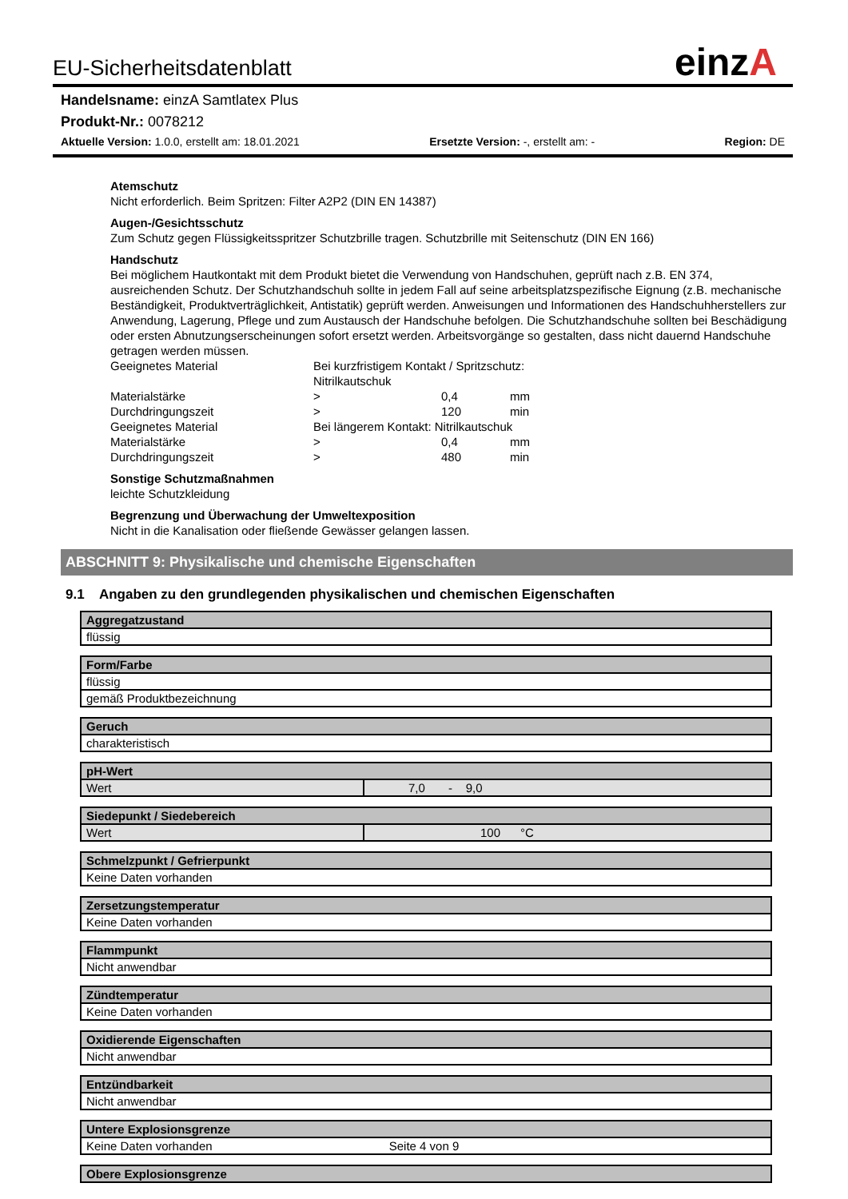einzA
EU-Sicherheitsdatenblatt
Handelsname: einzA Samtlatex Plus
Produkt-Nr.: 0078212
Aktuelle Version: 1.0.0, erstellt am: 18.01.2021 Ersetzte Version: -, erstellt am: - Region: DE
Atemschutz
Nicht erforderlich. Beim Spritzen: Filter A2P2 (DIN EN 14387)
Augen-/Gesichtsschutz
Zum Schutz gegen Flüssigkeitsspritzer Schutzbrille tragen. Schutzbrille mit Seitenschutz (DIN EN 166)
Handschutz
Bei möglichem Hautkontakt mit dem Produkt bietet die Verwendung von Handschuhen, geprüft nach z.B. EN 374, ausreichenden Schutz. Der Schutzhandschuh sollte in jedem Fall auf seine arbeitsplatzspezifische Eignung (z.B. mechanische Beständigkeit, Produktverträglichkeit, Antistatik) geprüft werden. Anweisungen und Informationen des Handschuhherstellers zur Anwendung, Lagerung, Pflege und zum Austausch der Handschuhe befolgen. Die Schutzhandschuhe sollten bei Beschädigung oder ersten Abnutzungserscheinungen sofort ersetzt werden. Arbeitsvorgänge so gestalten, dass nicht dauernd Handschuhe getragen werden müssen.
Geeignetes Material
Bei kurzfristigem Kontakt / Spritzschutz: Nitrilkautschuk
Materialstärke
>
0,4
mm
Durchdringungszeit
>
120
min
Geeignetes Material
Bei längerem Kontakt: Nitrilkautschuk
Materialstärke
>
0,4
mm
Durchdringungszeit
>
480
min
Sonstige Schutzmaßnahmen
leichte Schutzkleidung
Begrenzung und Überwachung der Umweltexposition
Nicht in die Kanalisation oder fließende Gewässer gelangen lassen.
ABSCHNITT 9: Physikalische und chemische Eigenschaften
9.1 Angaben zu den grundlegenden physikalischen und chemischen Eigenschaften
| Aggregatzustand |
| --- |
| flüssig |
| Form/Farbe |
| --- |
| flüssig |
| gemäß Produktbezeichnung |
| Geruch |
| --- |
| charakteristisch |
| pH-Wert | |
| --- | --- |
| Wert | 7,0 - 9,0 |
| Siedepunkt / Siedebereich | |
| --- | --- |
| Wert | 100 °C |
| Schmelzpunkt / Gefrierpunkt |
| --- |
| Keine Daten vorhanden |
| Zersetzungstemperatur |
| --- |
| Keine Daten vorhanden |
| Flammpunkt |
| --- |
| Nicht anwendbar |
| Zündtemperatur |
| --- |
| Keine Daten vorhanden |
| Oxidierende Eigenschaften |
| --- |
| Nicht anwendbar |
| Entzündbarkeit |
| --- |
| Nicht anwendbar |
| Untere Explosionsgrenze |
| --- |
| Keine Daten vorhanden |
| Obere Explosionsgrenze |
| --- |
Seite 4 von 9